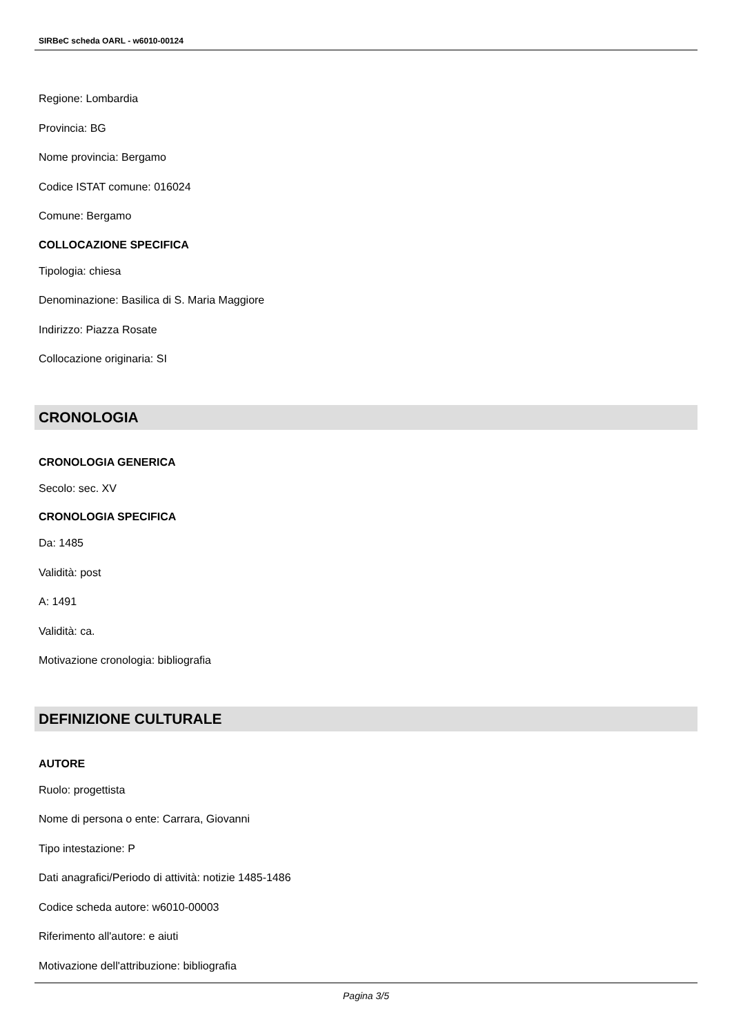SIRBeC scheda OARL - w6010-00124
Regione: Lombardia
Provincia: BG
Nome provincia: Bergamo
Codice ISTAT comune: 016024
Comune: Bergamo
COLLOCAZIONE SPECIFICA
Tipologia: chiesa
Denominazione: Basilica di S. Maria Maggiore
Indirizzo: Piazza Rosate
Collocazione originaria: SI
CRONOLOGIA
CRONOLOGIA GENERICA
Secolo: sec. XV
CRONOLOGIA SPECIFICA
Da: 1485
Validità: post
A: 1491
Validità: ca.
Motivazione cronologia: bibliografia
DEFINIZIONE CULTURALE
AUTORE
Ruolo: progettista
Nome di persona o ente: Carrara, Giovanni
Tipo intestazione: P
Dati anagrafici/Periodo di attività: notizie 1485-1486
Codice scheda autore: w6010-00003
Riferimento all'autore: e aiuti
Motivazione dell'attribuzione: bibliografia
Pagina 3/5